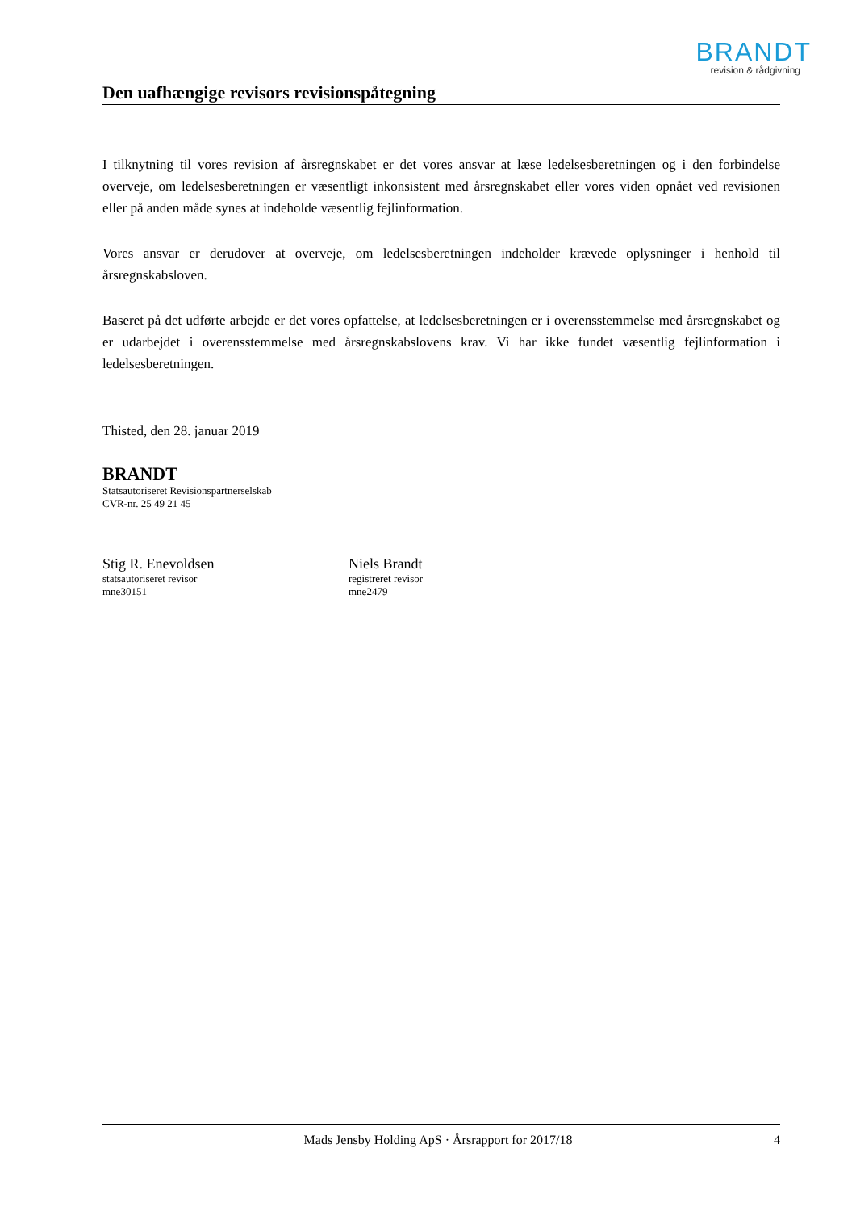BRANDT
revision & rådgivning
Den uafhængige revisors revisionspåtegning
I tilknytning til vores revision af årsregnskabet er det vores ansvar at læse ledelsesberetningen og i den forbindelse overveje, om ledelsesberetningen er væsentligt inkonsistent med årsregnskabet eller vores viden opnået ved revisionen eller på anden måde synes at indeholde væsentlig fejlinformation.
Vores ansvar er derudover at overveje, om ledelsesberetningen indeholder krævede oplysninger i henhold til årsregnskabsloven.
Baseret på det udførte arbejde er det vores opfattelse, at ledelsesberetningen er i overensstemmelse med årsregnskabet og er udarbejdet i overensstemmelse med årsregnskabslovens krav. Vi har ikke fundet væsentlig fejlinformation i ledelsesberetningen.
Thisted, den 28. januar 2019
BRANDT
Statsautoriseret Revisionspartnerselskab
CVR-nr. 25 49 21 45
Stig R. Enevoldsen
statsautoriseret revisor
mne30151
Niels Brandt
registreret revisor
mne2479
Mads Jensby Holding ApS · Årsrapport for 2017/18 4